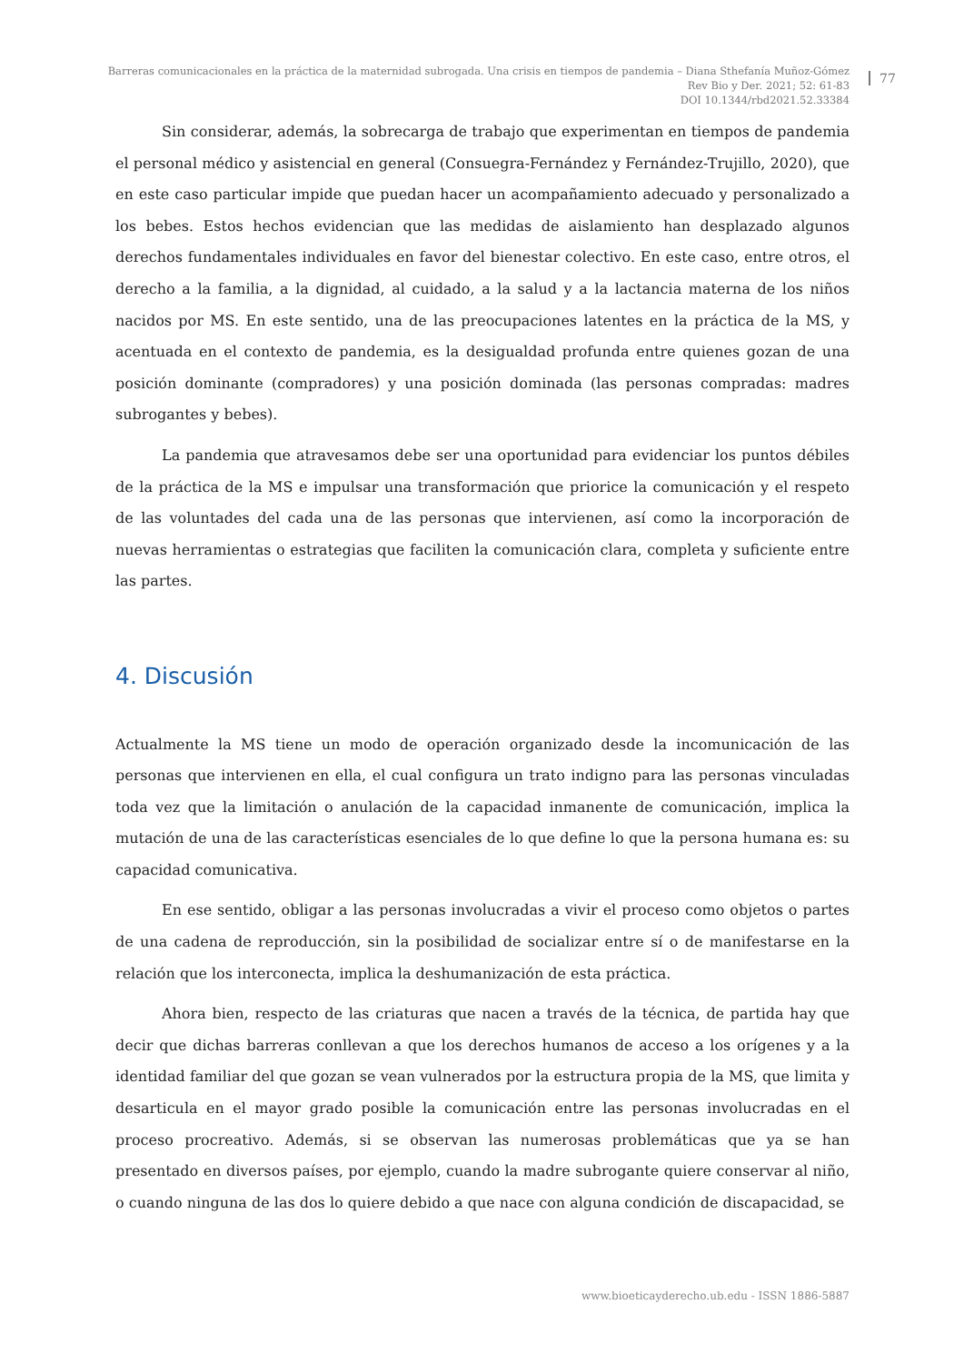Barreras comunicacionales en la práctica de la maternidad subrogada. Una crisis en tiempos de pandemia – Diana Sthefanía Muñoz-Gómez
Rev Bio y Der. 2021; 52: 61-83
DOI 10.1344/rbd2021.52.33384
77
Sin considerar, además, la sobrecarga de trabajo que experimentan en tiempos de pandemia el personal médico y asistencial en general (Consuegra-Fernández y Fernández-Trujillo, 2020), que en este caso particular impide que puedan hacer un acompañamiento adecuado y personalizado a los bebes. Estos hechos evidencian que las medidas de aislamiento han desplazado algunos derechos fundamentales individuales en favor del bienestar colectivo. En este caso, entre otros, el derecho a la familia, a la dignidad, al cuidado, a la salud y a la lactancia materna de los niños nacidos por MS. En este sentido, una de las preocupaciones latentes en la práctica de la MS, y acentuada en el contexto de pandemia, es la desigualdad profunda entre quienes gozan de una posición dominante (compradores) y una posición dominada (las personas compradas: madres subrogantes y bebes).
La pandemia que atravesamos debe ser una oportunidad para evidenciar los puntos débiles de la práctica de la MS e impulsar una transformación que priorice la comunicación y el respeto de las voluntades del cada una de las personas que intervienen, así como la incorporación de nuevas herramientas o estrategias que faciliten la comunicación clara, completa y suficiente entre las partes.
4. Discusión
Actualmente la MS tiene un modo de operación organizado desde la incomunicación de las personas que intervienen en ella, el cual configura un trato indigno para las personas vinculadas toda vez que la limitación o anulación de la capacidad inmanente de comunicación, implica la mutación de una de las características esenciales de lo que define lo que la persona humana es: su capacidad comunicativa.
En ese sentido, obligar a las personas involucradas a vivir el proceso como objetos o partes de una cadena de reproducción, sin la posibilidad de socializar entre sí o de manifestarse en la relación que los interconecta, implica la deshumanización de esta práctica.
Ahora bien, respecto de las criaturas que nacen a través de la técnica, de partida hay que decir que dichas barreras conllevan a que los derechos humanos de acceso a los orígenes y a la identidad familiar del que gozan se vean vulnerados por la estructura propia de la MS, que limita y desarticula en el mayor grado posible la comunicación entre las personas involucradas en el proceso procreativo. Además, si se observan las numerosas problemáticas que ya se han presentado en diversos países, por ejemplo, cuando la madre subrogante quiere conservar al niño, o cuando ninguna de las dos lo quiere debido a que nace con alguna condición de discapacidad, se
www.bioeticayderecho.ub.edu - ISSN 1886-5887